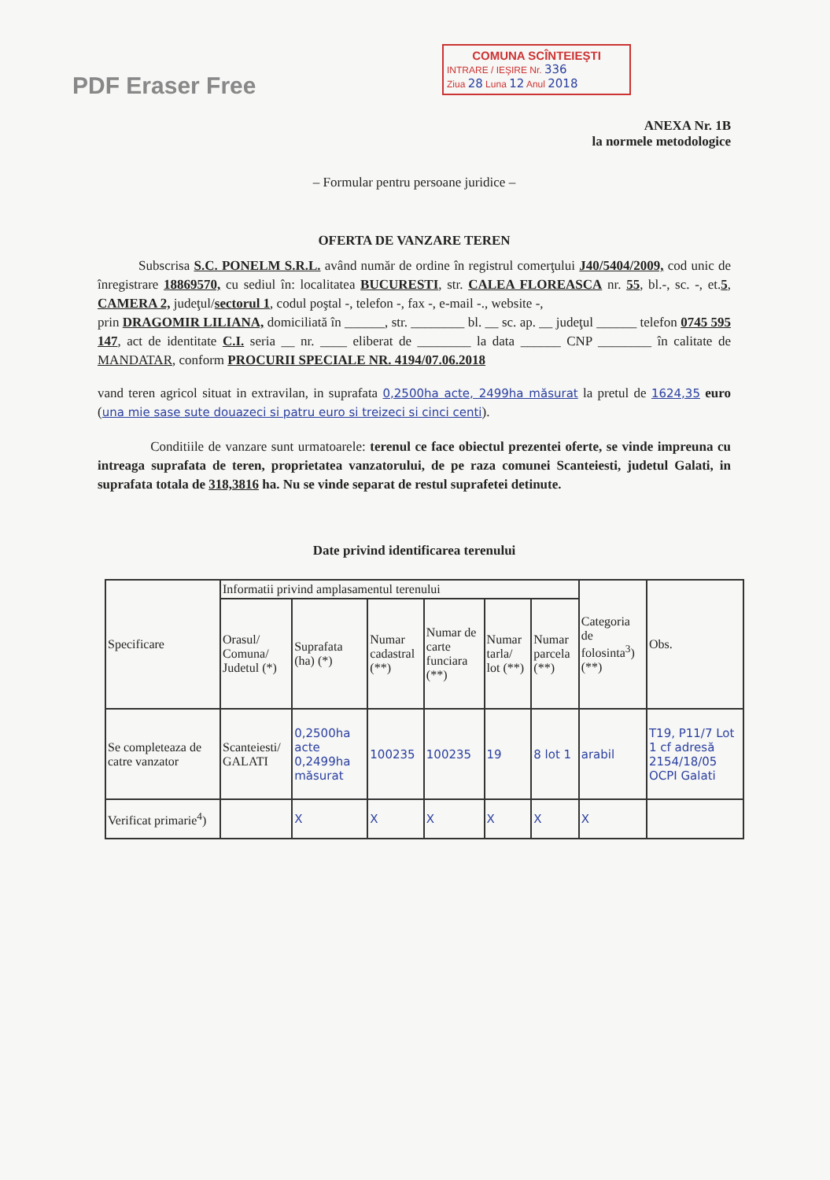PDF Eraser Free
COMUNA SCÎNTEIEŞTI
INTRARE / IEŞIRE Nr. 336
Ziua 28 Luna 12 Anul 2018
ANEXA Nr. 1B
la normele metodologice
– Formular pentru persoane juridice –
OFERTA DE VANZARE TEREN
Subscrisa S.C. PONELM S.R.L. având număr de ordine în registrul comerţului J40/5404/2009, cod unic de înregistrare 18869570, cu sediul în: localitatea BUCURESTI, str. CALEA FLOREASCA nr. 55, bl.-, sc. -, et.5, CAMERA 2, judeţul/sectorul 1, codul poştal -, telefon -, fax -, e-mail -., website -,
prin DRAGOMIR LILIANA, domiciliată în ______, str. ________ bl. __ sc. ap. __ judeţul ______ telefon 0745 595 147, act de identitate C.I. seria __ nr. ____ eliberat de ________ la data ______ CNP ________ în calitate de MANDATAR, conform PROCURII SPECIALE NR. 4194/07.06.2018
vand teren agricol situat in extravilan, in suprafata 0,2500ha acte, 2499ha măsurat la pretul de 1624,35 euro (una mie sase sute douazeci si patru euro si treizeci si cinci centi).
Conditiile de vanzare sunt urmatoarele: terenul ce face obiectul prezentei oferte, se vinde impreuna cu intreaga suprafata de teren, proprietatea vanzatorului, de pe raza comunei Scanteiesti, judetul Galati, in suprafata totala de 318,3816 ha. Nu se vinde separat de restul suprafetei detinute.
Date privind identificarea terenului
| Specificare | Informatii privind amplasamentul terenului | | | | | | Categoria de folosinta<sup>3</sup>) (**) | Obs. |
| --- | --- | --- | --- | --- | --- | --- | --- | --- |
| | Orasul/ Comuna/ Judetul (*) | Suprafata (ha) (*) | Numar cadastral (**) | Numar de carte funciara (**) | Numar tarla/ lot (**) | Numar parcela (**) | | |
| Se completeaza de catre vanzator | Scanteiesti/ GALATI | 0,2500ha acte 0,2499ha măsurat | 100235 | 100235 | 19 | 8 lot 1 | arabil | T19, P11/7 Lot 1 cf adresă 2154/18/05 OCPI Galati |
| Verificat primarie<sup>4</sup>) | | X | X | X | X | X | X | |